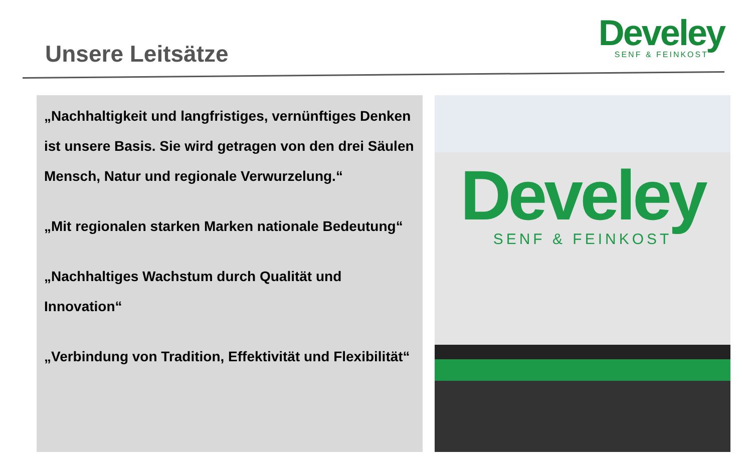Unsere Leitsätze
Develey
SENF & FEINKOST
„Nachhaltigkeit und langfristiges, vernünftiges Denken ist unsere Basis. Sie wird getragen von den drei Säulen Mensch, Natur und regionale Verwurzelung.“
„Mit regionalen starken Marken nationale Bedeutung“
„Nachhaltiges Wachstum durch Qualität und Innovation“
„Verbindung von Tradition, Effektivität und Flexibilität“
Develey
SENF & FEINKOST